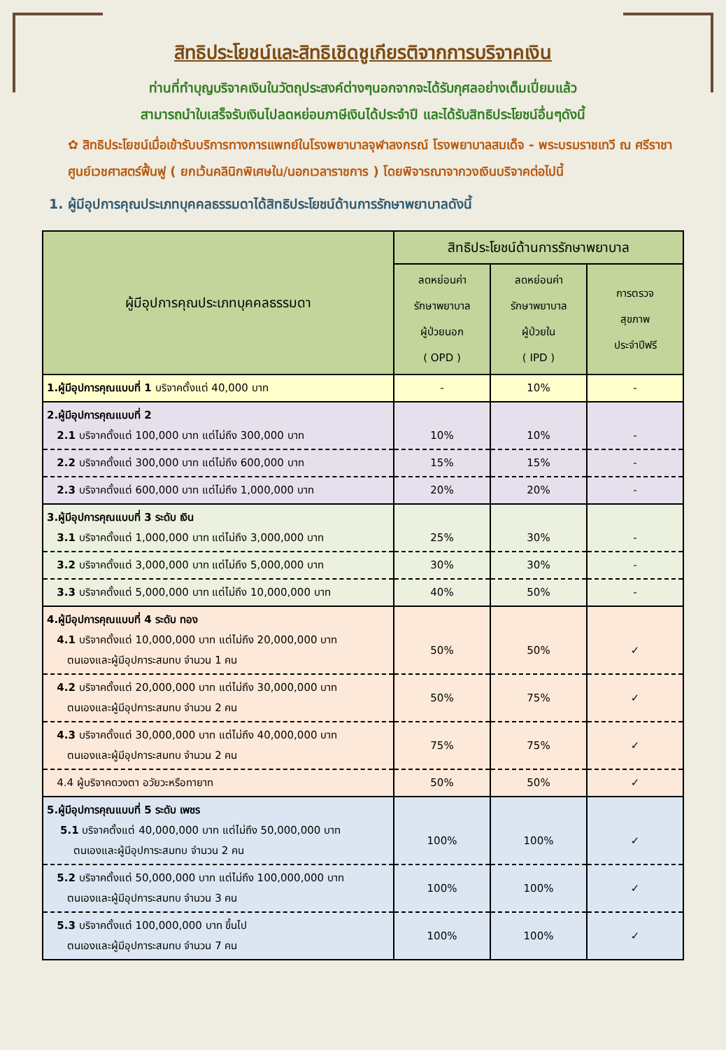สิทธิประโยชน์และสิทธิเชิดชูเกียรติจากการบริจาคเงิน
ท่านที่ทำบุญบริจาคเงินในวัตถุประสงค์ต่างๆนอกจากจะได้รับกุศลอย่างเต็มเปี่ยมแล้ว
สามารถนำใบเสร็จรับเงินไปลดหย่อนภาษีเงินได้ประจำปี และได้รับสิทธิประโยชน์อื่นๆดังนี้
✿ สิทธิประโยชน์เมื่อเข้ารับบริการทางการแพทย์ในโรงพยาบาลจุฬาลงกรณ์ โรงพยาบาลสมเด็จ - พระบรมราชเทวี ณ ศรีราชา ศูนย์เวชศาสตร์ฟื้นฟู ( ยกเว้นคลินิกพิเศษใน/นอกเวลาราชการ ) โดยพิจารณาจากวงเงินบริจาคต่อไปนี้
1. ผู้มีอุปการคุณประเภทบุคคลธรรมดาได้สิทธิประโยชน์ด้านการรักษาพยาบาลดังนี้
| ผู้มีอุปการคุณประเภทบุคคลธรรมดา | สิทธิประโยชน์ด้านการรักษาพยาบาล | | |
| --- | --- | --- | --- |
| | ลดหย่อนค่า รักษาพยาบาล ผู้ป่วยนอก ( OPD ) | ลดหย่อนค่า รักษาพยาบาล ผู้ป่วยใน ( IPD ) | การตรวจ สุขภาพ ประจำปีฟรี |
| 1.ผู้มีอุปการคุณแบบที่ 1 บริจาคตั้งแต่ 40,000 บาท | - | 10% | - |
| 2.ผู้มีอุปการคุณแบบที่ 2 2.1 บริจาคตั้งแต่ 100,000 บาท แต่ไม่ถึง 300,000 บาท | 10% | 10% | - |
| 2.2 บริจาคตั้งแต่ 300,000 บาท แต่ไม่ถึง 600,000 บาท | 15% | 15% | - |
| 2.3 บริจาคตั้งแต่ 600,000 บาท แต่ไม่ถึง 1,000,000 บาท | 20% | 20% | - |
| 3.ผู้มีอุปการคุณแบบที่ 3 ระดับ เงิน 3.1 บริจาคตั้งแต่ 1,000,000 บาท แต่ไม่ถึง 3,000,000 บาท | 25% | 30% | - |
| 3.2 บริจาคตั้งแต่ 3,000,000 บาท แต่ไม่ถึง 5,000,000 บาท | 30% | 30% | - |
| 3.3 บริจาคตั้งแต่ 5,000,000 บาท แต่ไม่ถึง 10,000,000 บาท | 40% | 50% | - |
| 4.ผู้มีอุปการคุณแบบที่ 4 ระดับ ทอง 4.1 บริจาคตั้งแต่ 10,000,000 บาท แต่ไม่ถึง 20,000,000 บาท ตนเองและผู้มีอุปการะสมทบ จำนวน 1 คน | 50% | 50% | ✓ |
| 4.2 บริจาคตั้งแต่ 20,000,000 บาท แต่ไม่ถึง 30,000,000 บาท ตนเองและผู้มีอุปการะสมทบ จำนวน 2 คน | 50% | 75% | ✓ |
| 4.3 บริจาคตั้งแต่ 30,000,000 บาท แต่ไม่ถึง 40,000,000 บาท ตนเองและผู้มีอุปการะสมทบ จำนวน 2 คน | 75% | 75% | ✓ |
| 4.4 ผู้บริจาคดวงตา อวัยวะหรือทายาท | 50% | 50% | ✓ |
| 5.ผู้มีอุปการคุณแบบที่ 5 ระดับ เพชร 5.1 บริจาคตั้งแต่ 40,000,000 บาท แต่ไม่ถึง 50,000,000 บาท ตนเองและผู้มีอุปการะสมทบ จำนวน 2 คน | 100% | 100% | ✓ |
| 5.2 บริจาคตั้งแต่ 50,000,000 บาท แต่ไม่ถึง 100,000,000 บาท ตนเองและผู้มีอุปการะสมทบ จำนวน 3 คน | 100% | 100% | ✓ |
| 5.3 บริจาคตั้งแต่ 100,000,000 บาท ขึ้นไป ตนเองและผู้มีอุปการะสมทบ จำนวน 7 คน | 100% | 100% | ✓ |